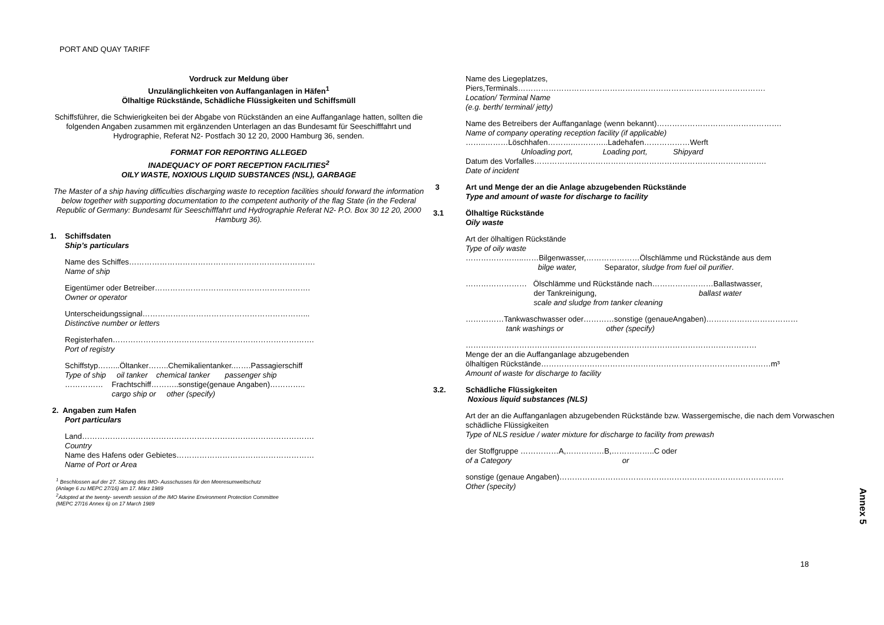PORT AND QUAY TARIFF
Vordruck zur Meldung über
Unzulänglichkeiten von Auffanganlagen in Häfen<sup>1</sup>
Ölhaltige Rückstände, Schädliche Flüssigkeiten und Schiffsmüll
Schiffsführer, die Schwierigkeiten bei der Abgabe von Rückständen an eine Auffanganlage hatten, sollten die folgenden Angaben zusammen mit ergänzenden Unterlagen an das Bundesamt für Seeschifffahrt und Hydrographie, Referat N2- Postfach 30 12 20, 2000 Hamburg 36, senden.
FORMAT FOR REPORTING ALLEGED
INADEQUACY OF PORT RECEPTION FACILITIES<sup>2</sup>
OILY WASTE, NOXIOUS LIQUID SUBSTANCES (NSL), GARBAGE
The Master of a ship having difficulties discharging waste to reception facilities should forward the information below together with supporting documentation to the competent authority of the flag State (in the Federal Republic of Germany: Bundesamt für Seeschifffahrt und Hydrographie Referat N2- P.O. Box 30 12 20, 2000 Hamburg 36).
1. Schiffsdaten
Ship’s particulars
Name des Schiffes……………………………………………………………….
Name of ship
Eigentümer oder Betreiber…………………………………………………….
Owner or operator
Unterscheidungssignal………………………………………………………...
Distinctive number or letters
Registerhafen…………………………………………………………………….
Port of registry
Schiffstyp……...Öltanker……..Chemikalientanker.…….Passagierschiff
Type of ship oil tanker chemical tanker passenger ship
…………… Frachtschiff………..sonstige(genaue Angaben)…………..
cargo ship or other (specify)
2. Angaben zum Hafen
Port particulars
Land……………………………………………………………………………….
Country
Name des Hafens oder Gebietes………………………………………………
Name of Port or Area
<sup>1</sup> Beschlossen auf der 27. Sitzung des IMO- Ausschusses für den Meeresumweltschutz
(Anlage 6 zu MEPC 27/16) am 17. März 1989
<sup>2</sup> Adopted at the twenty- seventh session of the IMO Marine Environment Protection Committee
(MEPC 27/16 Annex 6) on 17 March 1989
Name des Liegeplatzes,
Piers,Terminals…………………………………………………………………………………….
Location/ Terminal Name
(e.g. berth/ terminal/ jetty)
Name des Betreibers der Auffanganlage (wenn bekannt)………………………………………….
Name of company operating reception facility (if applicable)
……..………Löschhafen……….…………..Ladehafen………………Werft
Unloading port, Loading port, Shipyard
Datum des Vorfalles……………………………………………………………………………….
Date of incident
3 Art und Menge der an die Anlage abzugebenden Rückstände
Type and amount of waste for discharge to facility
3.1 Ölhaltige Rückstände
Oily waste
Art der ölhaltigen Rückstände
Type of oily waste
…………………..……Bilgenwasser,…………………Ölschlämme und Rückstände aus dem
bilge water, Separator, sludge from fuel oil purifier.
…………………… Ölschlämme und Rückstände nach……………………Ballastwasser,
der Tankreinigung, ballast water
scale and sludge from tanker cleaning
……………Tankwaschwasser oder…………sonstige (genaueAngaben)………………………………
tank washings or other (specify)
……………………………………………………………………………………………………
Menge der an die Auffanganlage abzugebenden
ölhaltigen Rückstände………………………………………………………………………………m³
Amount of waste for discharge to facility
3.2. Schädliche Flüssigkeiten
Noxious liquid substances (NLS)
Art der an die Auffanganlagen abzugebenden Rückstände bzw. Wassergemische, die nach dem Vorwaschen schädliche Flüssigkeiten
Type of NLS residue / water mixture for discharge to facility from prewash
der Stoffgruppe ……………A,……………B,……………..C oder
of a Category or
sonstige (genaue Angaben)…………………………………………………………………………….
Other (specity)
Annex 5
18